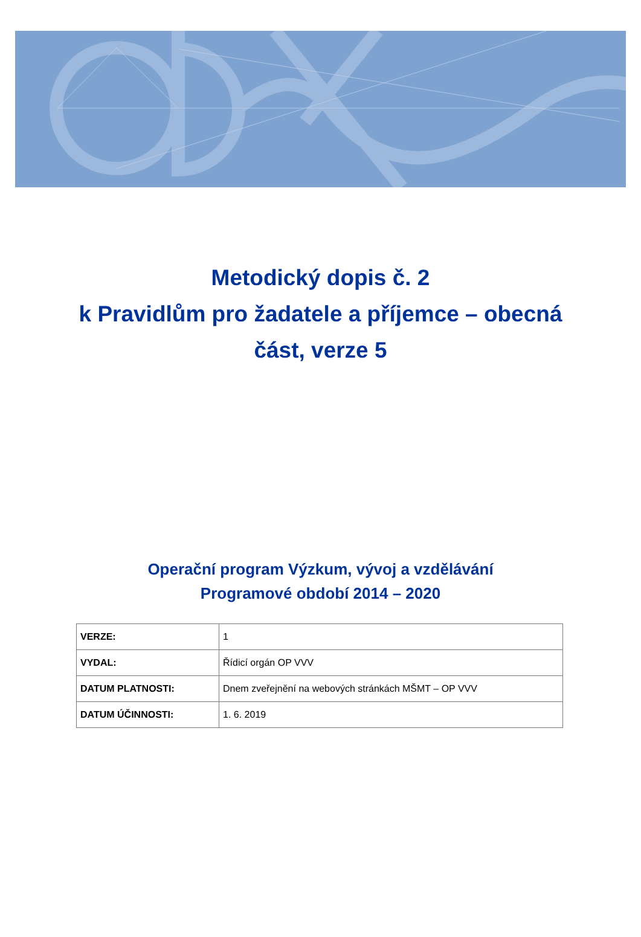Metodický dopis č. 2
k Pravidlům pro žadatele a příjemce – obecná
část, verze 5
Operační program Výzkum, vývoj a vzdělávání
Programové období 2014 – 2020
| VERZE: | 1 |
| VYDAL: | Řídicí orgán OP VVV |
| DATUM PLATNOSTI: | Dnem zveřejnění na webových stránkách MŠMT – OP VVV |
| DATUM ÚČINNOSTI: | 1. 6. 2019 |